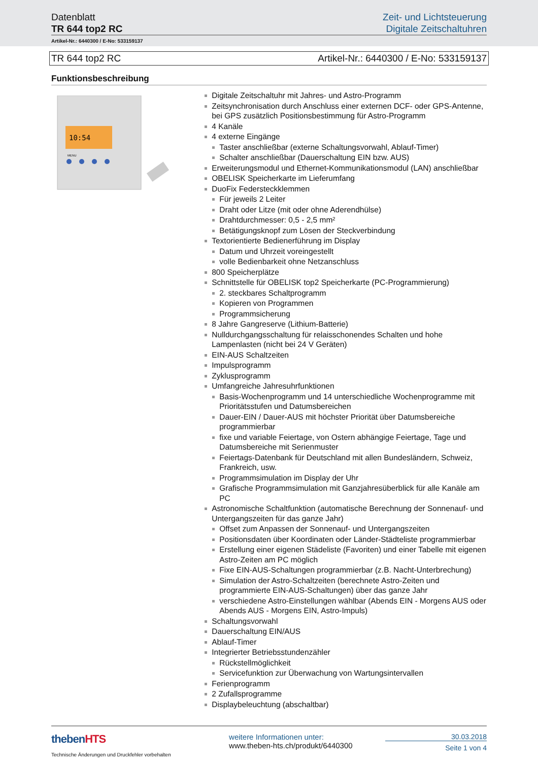Datenblatt
TR 644 top2 RC
Zeit- und Lichtsteuerung
Digitale Zeitschaltuhren
Artikel-Nr.: 6440300 / E-No: 533159137
TR 644 top2 RC Artikel-Nr.: 6440300 / E-No: 533159137
Funktionsbeschreibung
10:54
MENU
Digitale Zeitschaltuhr mit Jahres- und Astro-Programm
Zeitsynchronisation durch Anschluss einer externen DCF- oder GPS-Antenne, bei GPS zusätzlich Positionsbestimmung für Astro-Programm
4 Kanäle
4 externe Eingänge
Taster anschließbar (externe Schaltungsvorwahl, Ablauf-Timer)
Schalter anschließbar (Dauerschaltung EIN bzw. AUS)
Erweiterungsmodul und Ethernet-Kommunikationsmodul (LAN) anschließbar
OBELISK Speicherkarte im Lieferumfang
DuoFix Federsteckklemmen
Für jeweils 2 Leiter
Draht oder Litze (mit oder ohne Aderendhülse)
Drahtdurchmesser: 0,5 - 2,5 mm²
Betätigungsknopf zum Lösen der Steckverbindung
Textorientierte Bedienerführung im Display
Datum und Uhrzeit voreingestellt
volle Bedienbarkeit ohne Netzanschluss
800 Speicherplätze
Schnittstelle für OBELISK top2 Speicherkarte (PC-Programmierung)
2. steckbares Schaltprogramm
Kopieren von Programmen
Programmsicherung
8 Jahre Gangreserve (Lithium-Batterie)
Nulldurchgangsschaltung für relaisschonendes Schalten und hohe Lampenlasten (nicht bei 24 V Geräten)
EIN-AUS Schaltzeiten
Impulsprogramm
Zyklusprogramm
Umfangreiche Jahresuhrfunktionen
Basis-Wochenprogramm und 14 unterschiedliche Wochenprogramme mit Prioritätsstufen und Datumsbereichen
Dauer-EIN / Dauer-AUS mit höchster Priorität über Datumsbereiche programmierbar
fixe und variable Feiertage, von Ostern abhängige Feiertage, Tage und Datumsbereiche mit Serienmuster
Feiertags-Datenbank für Deutschland mit allen Bundesländern, Schweiz, Frankreich, usw.
Programmsimulation im Display der Uhr
Grafische Programmsimulation mit Ganzjahresüberblick für alle Kanäle am PC
Astronomische Schaltfunktion (automatische Berechnung der Sonnenauf- und Untergangszeiten für das ganze Jahr)
Offset zum Anpassen der Sonnenauf- und Untergangszeiten
Positionsdaten über Koordinaten oder Länder-Städteliste programmierbar
Erstellung einer eigenen Städeliste (Favoriten) und einer Tabelle mit eigenen Astro-Zeiten am PC möglich
Fixe EIN-AUS-Schaltungen programmierbar (z.B. Nacht-Unterbrechung)
Simulation der Astro-Schaltzeiten (berechnete Astro-Zeiten und programmierte EIN-AUS-Schaltungen) über das ganze Jahr
verschiedene Astro-Einstellungen wählbar (Abends EIN - Morgens AUS oder Abends AUS - Morgens EIN, Astro-Impuls)
Schaltungsvorwahl
Dauerschaltung EIN/AUS
Ablauf-Timer
Integrierter Betriebsstundenzähler
Rückstellmöglichkeit
Servicefunktion zur Überwachung von Wartungsintervallen
Ferienprogramm
2 Zufallsprogramme
Displaybeleuchtung (abschaltbar)
theben HTS
Technische Änderungen und Druckfehler vorbehalten
weitere Informationen unter:
www.theben-hts.ch/produkt/6440300
30.03.2018
Seite 1 von 4